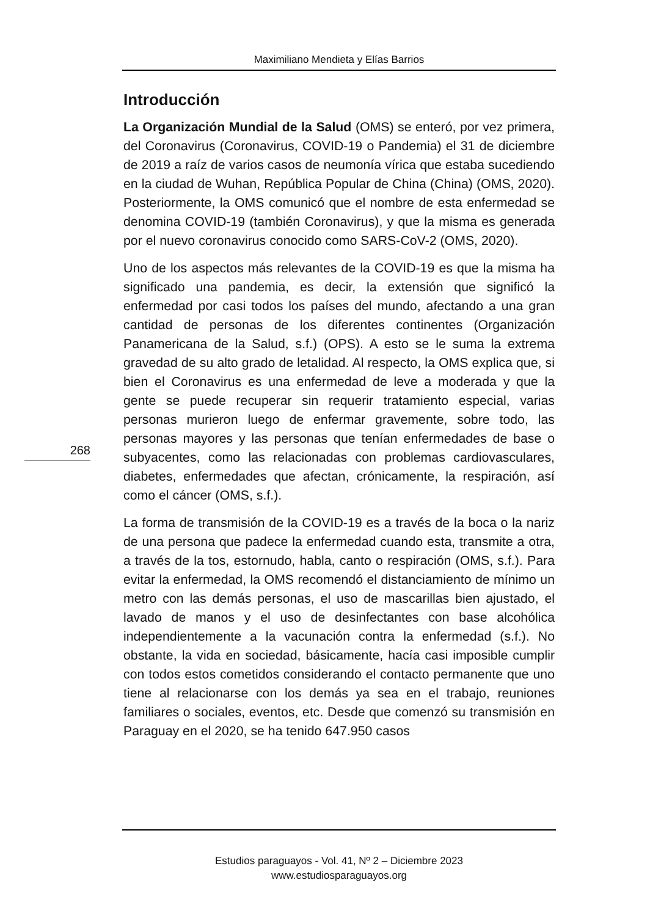Maximiliano Mendieta y Elías Barrios
Introducción
La Organización Mundial de la Salud (OMS) se enteró, por vez primera, del Coronavirus (Coronavirus, COVID-19 o Pandemia) el 31 de diciembre de 2019 a raíz de varios casos de neumonía vírica que estaba sucediendo en la ciudad de Wuhan, República Popular de China (China) (OMS, 2020). Posteriormente, la OMS comunicó que el nombre de esta enfermedad se denomina COVID-19 (también Coronavirus), y que la misma es generada por el nuevo coronavirus conocido como SARS-CoV-2 (OMS, 2020).
Uno de los aspectos más relevantes de la COVID-19 es que la misma ha significado una pandemia, es decir, la extensión que significó la enfermedad por casi todos los países del mundo, afectando a una gran cantidad de personas de los diferentes continentes (Organización Panamericana de la Salud, s.f.) (OPS). A esto se le suma la extrema gravedad de su alto grado de letalidad. Al respecto, la OMS explica que, si bien el Coronavirus es una enfermedad de leve a moderada y que la gente se puede recuperar sin requerir tratamiento especial, varias personas murieron luego de enfermar gravemente, sobre todo, las personas mayores y las personas que tenían enfermedades de base o subyacentes, como las relacionadas con problemas cardiovasculares, diabetes, enfermedades que afectan, crónicamente, la respiración, así como el cáncer (OMS, s.f.).
La forma de transmisión de la COVID-19 es a través de la boca o la nariz de una persona que padece la enfermedad cuando esta, transmite a otra, a través de la tos, estornudo, habla, canto o respiración (OMS, s.f.). Para evitar la enfermedad, la OMS recomendó el distanciamiento de mínimo un metro con las demás personas, el uso de mascarillas bien ajustado, el lavado de manos y el uso de desinfectantes con base alcohólica independientemente a la vacunación contra la enfermedad (s.f.). No obstante, la vida en sociedad, básicamente, hacía casi imposible cumplir con todos estos cometidos considerando el contacto permanente que uno tiene al relacionarse con los demás ya sea en el trabajo, reuniones familiares o sociales, eventos, etc. Desde que comenzó su transmisión en Paraguay en el 2020, se ha tenido 647.950 casos
268
Estudios paraguayos - Vol. 41, Nº 2 – Diciembre 2023
www.estudiosparaguayos.org